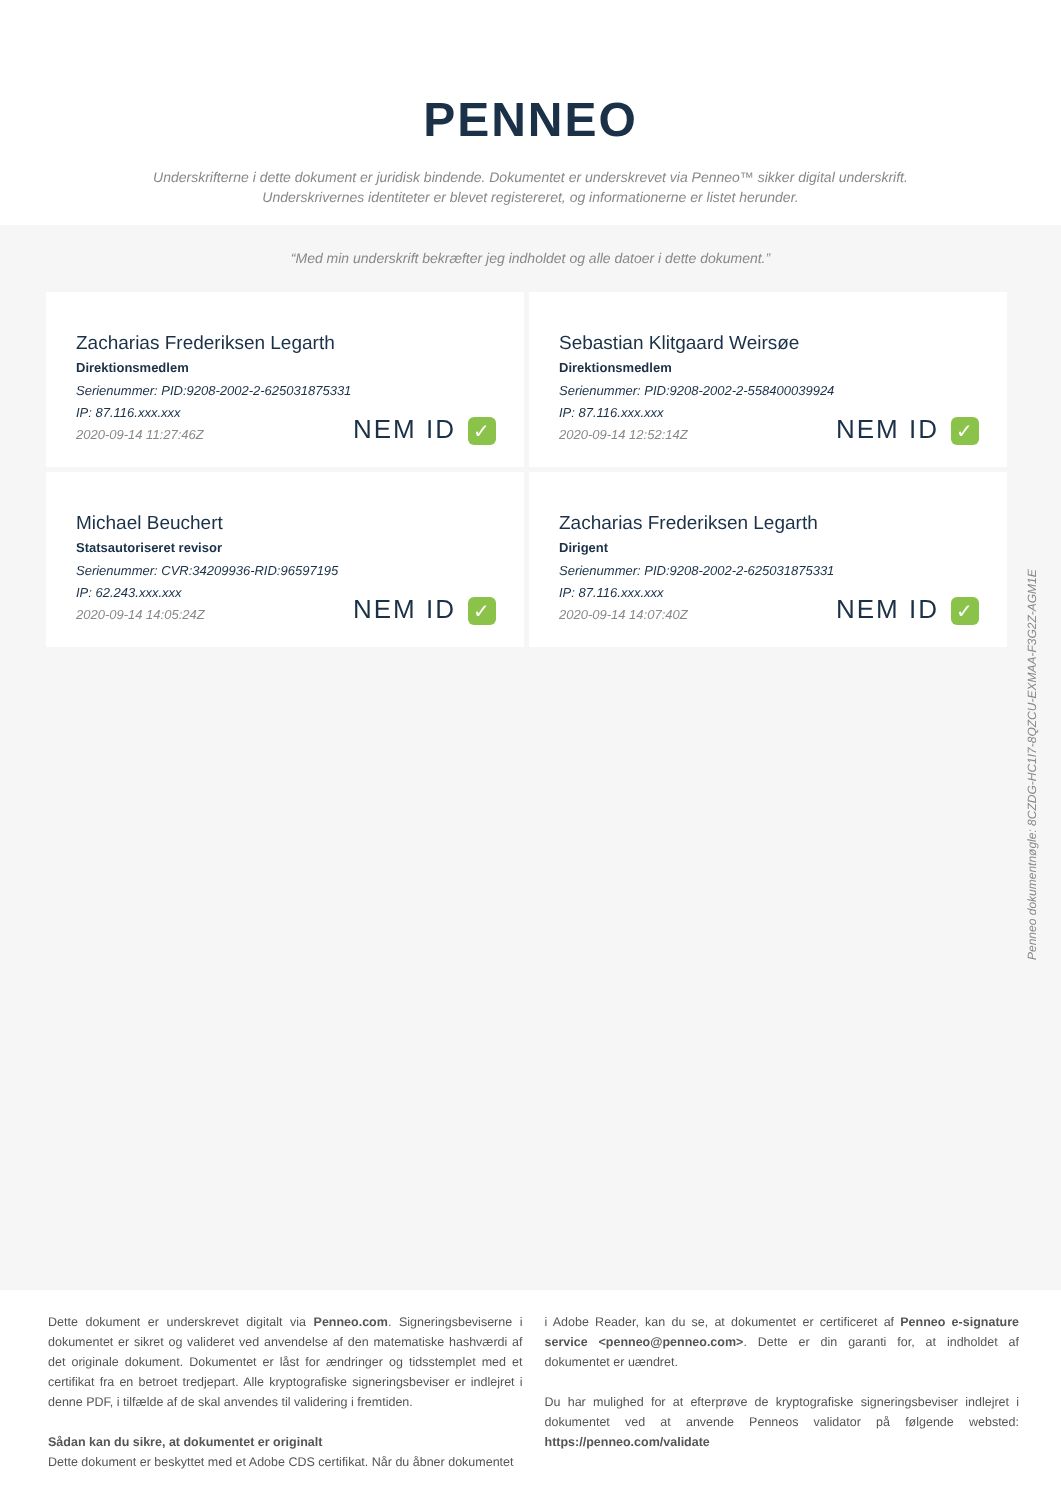PENNEO
Underskrifterne i dette dokument er juridisk bindende. Dokumentet er underskrevet via Penneo™ sikker digital underskrift.
Underskrivernes identiteter er blevet registereret, og informationerne er listet herunder.
“Med min underskrift bekræfter jeg indholdet og alle datoer i dette dokument.”
Zacharias Frederiksen Legarth
Direktionsmedlem
Serienummer: PID:9208-2002-2-625031875331
IP: 87.116.xxx.xxx
2020-09-14 11:27:46Z
NEM ID ✓
Sebastian Klitgaard Weirsøe
Direktionsmedlem
Serienummer: PID:9208-2002-2-558400039924
IP: 87.116.xxx.xxx
2020-09-14 12:52:14Z
NEM ID ✓
Michael Beuchert
Statsautoriseret revisor
Serienummer: CVR:34209936-RID:96597195
IP: 62.243.xxx.xxx
2020-09-14 14:05:24Z
NEM ID ✓
Zacharias Frederiksen Legarth
Dirigent
Serienummer: PID:9208-2002-2-625031875331
IP: 87.116.xxx.xxx
2020-09-14 14:07:40Z
NEM ID ✓
Penneo dokumentnøgle: 8CZDG-HC1I7-8QZCU-EXMAA-F3G2Z-AGM1E
Dette dokument er underskrevet digitalt via Penneo.com. Signeringsbeviserne i dokumentet er sikret og valideret ved anvendelse af den matematiske hashværdi af det originale dokument. Dokumentet er låst for ændringer og tidsstemplet med et certifikat fra en betroet tredjepart. Alle kryptografiske signeringsbeviser er indlejret i denne PDF, i tilfælde af de skal anvendes til validering i fremtiden.
Sådan kan du sikre, at dokumentet er originalt
Dette dokument er beskyttet med et Adobe CDS certifikat. Når du åbner dokumentet
i Adobe Reader, kan du se, at dokumentet er certificeret af Penneo e-signature service <penneo@penneo.com>. Dette er din garanti for, at indholdet af dokumentet er uændret.
Du har mulighed for at efterprøve de kryptografiske signeringsbeviser indlejret i dokumentet ved at anvende Penneos validator på følgende websted: https://penneo.com/validate